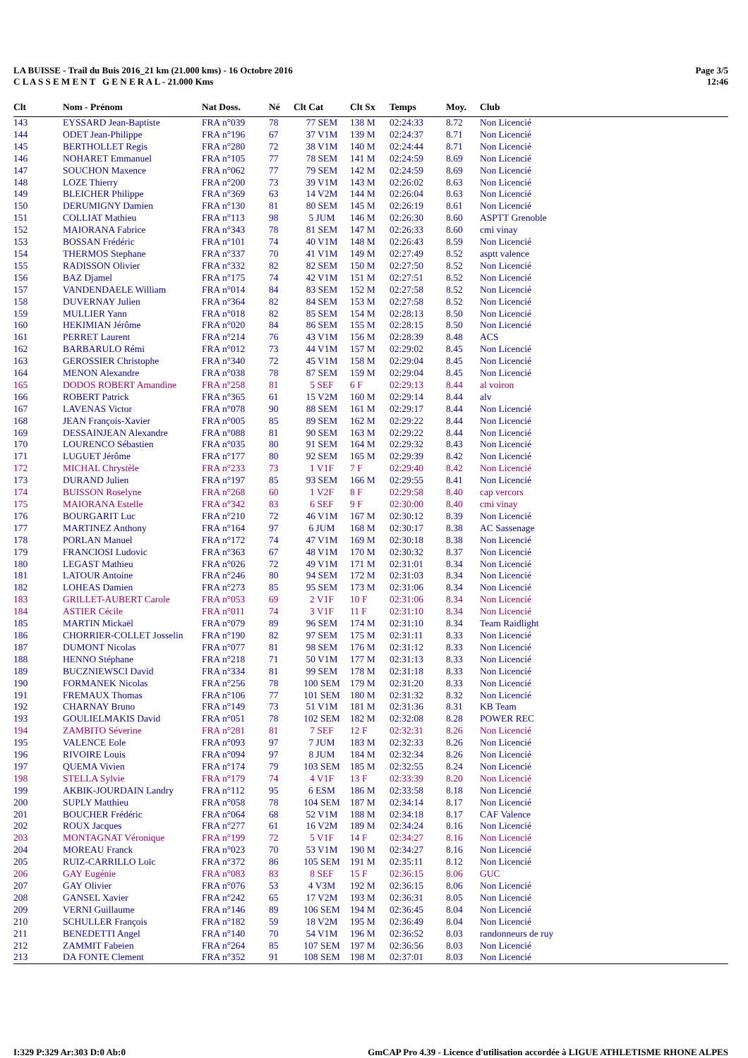Page 3/5
12:46
LA BUISSE - Trail du Buis 2016_21 km (21.000 kms) - 16 Octobre 2016
C L A S S E M E N T G E N E R A L - 21.000 Kms
| Clt | Nom - Prénom | Nat Doss. | Né | Clt Cat | Clt Sx | Temps | Moy. | Club |
| --- | --- | --- | --- | --- | --- | --- | --- | --- |
| 143 | EYSSARD Jean-Baptiste | FRA n°039 | 78 | 77 SEM | 138 M | 02:24:33 | 8.72 | Non Licencié |
| 144 | ODET Jean-Philippe | FRA n°196 | 67 | 37 V1M | 139 M | 02:24:37 | 8.71 | Non Licencié |
| 145 | BERTHOLLET Regis | FRA n°280 | 72 | 38 V1M | 140 M | 02:24:44 | 8.71 | Non Licencié |
| 146 | NOHARET Emmanuel | FRA n°105 | 77 | 78 SEM | 141 M | 02:24:59 | 8.69 | Non Licencié |
| 147 | SOUCHON Maxence | FRA n°062 | 77 | 79 SEM | 142 M | 02:24:59 | 8.69 | Non Licencié |
| 148 | LOZE Thierry | FRA n°200 | 73 | 39 V1M | 143 M | 02:26:02 | 8.63 | Non Licencié |
| 149 | BLEICHER Philippe | FRA n°369 | 63 | 14 V2M | 144 M | 02:26:04 | 8.63 | Non Licencié |
| 150 | DERUMIGNY Damien | FRA n°130 | 81 | 80 SEM | 145 M | 02:26:19 | 8.61 | Non Licencié |
| 151 | COLLIAT Mathieu | FRA n°113 | 98 | 5 JUM | 146 M | 02:26:30 | 8.60 | ASPTT Grenoble |
| 152 | MAIORANA Fabrice | FRA n°343 | 78 | 81 SEM | 147 M | 02:26:33 | 8.60 | cmi vinay |
| 153 | BOSSAN Frédéric | FRA n°101 | 74 | 40 V1M | 148 M | 02:26:43 | 8.59 | Non Licencié |
| 154 | THERMOS Stephane | FRA n°337 | 70 | 41 V1M | 149 M | 02:27:49 | 8.52 | asptt valence |
| 155 | RADISSON Olivier | FRA n°332 | 82 | 82 SEM | 150 M | 02:27:50 | 8.52 | Non Licencié |
| 156 | BAZ Djamel | FRA n°175 | 74 | 42 V1M | 151 M | 02:27:51 | 8.52 | Non Licencié |
| 157 | VANDENDAELE William | FRA n°014 | 84 | 83 SEM | 152 M | 02:27:58 | 8.52 | Non Licencié |
| 158 | DUVERNAY Julien | FRA n°364 | 82 | 84 SEM | 153 M | 02:27:58 | 8.52 | Non Licencié |
| 159 | MULLIER Yann | FRA n°018 | 82 | 85 SEM | 154 M | 02:28:13 | 8.50 | Non Licencié |
| 160 | HEKIMIAN Jérôme | FRA n°020 | 84 | 86 SEM | 155 M | 02:28:15 | 8.50 | Non Licencié |
| 161 | PERRET Laurent | FRA n°214 | 76 | 43 V1M | 156 M | 02:28:39 | 8.48 | ACS |
| 162 | BARBARULO Rémi | FRA n°012 | 73 | 44 V1M | 157 M | 02:29:02 | 8.45 | Non Licencié |
| 163 | GEROSSIER Christophe | FRA n°340 | 72 | 45 V1M | 158 M | 02:29:04 | 8.45 | Non Licencié |
| 164 | MENON Alexandre | FRA n°038 | 78 | 87 SEM | 159 M | 02:29:04 | 8.45 | Non Licencié |
| 165 | DODOS ROBERT Amandine | FRA n°258 | 81 | 5 SEF | 6 F | 02:29:13 | 8.44 | al voiron |
| 166 | ROBERT Patrick | FRA n°365 | 61 | 15 V2M | 160 M | 02:29:14 | 8.44 | alv |
| 167 | LAVENAS Victor | FRA n°078 | 90 | 88 SEM | 161 M | 02:29:17 | 8.44 | Non Licencié |
| 168 | JEAN François-Xavier | FRA n°005 | 85 | 89 SEM | 162 M | 02:29:22 | 8.44 | Non Licencié |
| 169 | DESSAINJEAN Alexandre | FRA n°088 | 81 | 90 SEM | 163 M | 02:29:22 | 8.44 | Non Licencié |
| 170 | LOURENCO Sébastien | FRA n°035 | 80 | 91 SEM | 164 M | 02:29:32 | 8.43 | Non Licencié |
| 171 | LUGUET Jérôme | FRA n°177 | 80 | 92 SEM | 165 M | 02:29:39 | 8.42 | Non Licencié |
| 172 | MICHAL Chrystèle | FRA n°233 | 73 | 1 V1F | 7 F | 02:29:40 | 8.42 | Non Licencié |
| 173 | DURAND Julien | FRA n°197 | 85 | 93 SEM | 166 M | 02:29:55 | 8.41 | Non Licencié |
| 174 | BUISSON Roselyne | FRA n°268 | 60 | 1 V2F | 8 F | 02:29:58 | 8.40 | cap vercors |
| 175 | MAIORANA Estelle | FRA n°342 | 83 | 6 SEF | 9 F | 02:30:00 | 8.40 | cmi vinay |
| 176 | BOURGARIT Luc | FRA n°210 | 72 | 46 V1M | 167 M | 02:30:12 | 8.39 | Non Licencié |
| 177 | MARTINEZ Anthony | FRA n°164 | 97 | 6 JUM | 168 M | 02:30:17 | 8.38 | AC Sassenage |
| 178 | PORLAN Manuel | FRA n°172 | 74 | 47 V1M | 169 M | 02:30:18 | 8.38 | Non Licencié |
| 179 | FRANCIOSI Ludovic | FRA n°363 | 67 | 48 V1M | 170 M | 02:30:32 | 8.37 | Non Licencié |
| 180 | LEGAST Mathieu | FRA n°026 | 72 | 49 V1M | 171 M | 02:31:01 | 8.34 | Non Licencié |
| 181 | LATOUR Antoine | FRA n°246 | 80 | 94 SEM | 172 M | 02:31:03 | 8.34 | Non Licencié |
| 182 | LOHEAS Damien | FRA n°273 | 85 | 95 SEM | 173 M | 02:31:06 | 8.34 | Non Licencié |
| 183 | GRILLET-AUBERT Carole | FRA n°053 | 69 | 2 V1F | 10 F | 02:31:06 | 8.34 | Non Licencié |
| 184 | ASTIER Cécile | FRA n°011 | 74 | 3 V1F | 11 F | 02:31:10 | 8.34 | Non Licencié |
| 185 | MARTIN Mickaël | FRA n°079 | 89 | 96 SEM | 174 M | 02:31:10 | 8.34 | Team Raidlight |
| 186 | CHORRIER-COLLET Josselin | FRA n°190 | 82 | 97 SEM | 175 M | 02:31:11 | 8.33 | Non Licencié |
| 187 | DUMONT Nicolas | FRA n°077 | 81 | 98 SEM | 176 M | 02:31:12 | 8.33 | Non Licencié |
| 188 | HENNO Stéphane | FRA n°218 | 71 | 50 V1M | 177 M | 02:31:13 | 8.33 | Non Licencié |
| 189 | BUCZNIEWSCI David | FRA n°334 | 81 | 99 SEM | 178 M | 02:31:18 | 8.33 | Non Licencié |
| 190 | FORMANEK Nicolas | FRA n°256 | 78 | 100 SEM | 179 M | 02:31:20 | 8.33 | Non Licencié |
| 191 | FREMAUX Thomas | FRA n°106 | 77 | 101 SEM | 180 M | 02:31:32 | 8.32 | Non Licencié |
| 192 | CHARNAY Bruno | FRA n°149 | 73 | 51 V1M | 181 M | 02:31:36 | 8.31 | KB Team |
| 193 | GOULIELMAKIS David | FRA n°051 | 78 | 102 SEM | 182 M | 02:32:08 | 8.28 | POWER REC |
| 194 | ZAMBITO Séverine | FRA n°281 | 81 | 7 SEF | 12 F | 02:32:31 | 8.26 | Non Licencié |
| 195 | VALENCE Eole | FRA n°093 | 97 | 7 JUM | 183 M | 02:32:33 | 8.26 | Non Licencié |
| 196 | RIVOIRE Louis | FRA n°094 | 97 | 8 JUM | 184 M | 02:32:34 | 8.26 | Non Licencié |
| 197 | QUEMA Vivien | FRA n°174 | 79 | 103 SEM | 185 M | 02:32:55 | 8.24 | Non Licencié |
| 198 | STELLA Sylvie | FRA n°179 | 74 | 4 V1F | 13 F | 02:33:39 | 8.20 | Non Licencié |
| 199 | AKBIK-JOURDAIN Landry | FRA n°112 | 95 | 6 ESM | 186 M | 02:33:58 | 8.18 | Non Licencié |
| 200 | SUPLY Matthieu | FRA n°058 | 78 | 104 SEM | 187 M | 02:34:14 | 8.17 | Non Licencié |
| 201 | BOUCHER Frédéric | FRA n°064 | 68 | 52 V1M | 188 M | 02:34:18 | 8.17 | CAF Valence |
| 202 | ROUX Jacques | FRA n°277 | 61 | 16 V2M | 189 M | 02:34:24 | 8.16 | Non Licencié |
| 203 | MONTAGNAT Véronique | FRA n°199 | 72 | 5 V1F | 14 F | 02:34:27 | 8.16 | Non Licencié |
| 204 | MOREAU Franck | FRA n°023 | 70 | 53 V1M | 190 M | 02:34:27 | 8.16 | Non Licencié |
| 205 | RUIZ-CARRILLO Loïc | FRA n°372 | 86 | 105 SEM | 191 M | 02:35:11 | 8.12 | Non Licencié |
| 206 | GAY Eugénie | FRA n°083 | 83 | 8 SEF | 15 F | 02:36:15 | 8.06 | GUC |
| 207 | GAY Olivier | FRA n°076 | 53 | 4 V3M | 192 M | 02:36:15 | 8.06 | Non Licencié |
| 208 | GANSEL Xavier | FRA n°242 | 65 | 17 V2M | 193 M | 02:36:31 | 8.05 | Non Licencié |
| 209 | VERNI Guillaume | FRA n°146 | 89 | 106 SEM | 194 M | 02:36:45 | 8.04 | Non Licencié |
| 210 | SCHULLER François | FRA n°182 | 59 | 18 V2M | 195 M | 02:36:49 | 8.04 | Non Licencié |
| 211 | BENEDETTI Angel | FRA n°140 | 70 | 54 V1M | 196 M | 02:36:52 | 8.03 | randonneurs de ruy |
| 212 | ZAMMIT Fabeien | FRA n°264 | 85 | 107 SEM | 197 M | 02:36:56 | 8.03 | Non Licencié |
| 213 | DA FONTE Clement | FRA n°352 | 91 | 108 SEM | 198 M | 02:37:01 | 8.03 | Non Licencié |
GmCAP Pro 4.39 - Licence d'utilisation accordée à LIGUE ATHLETISME RHONE ALPES I:329 P:329 Ar:303 D:0 Ab:0